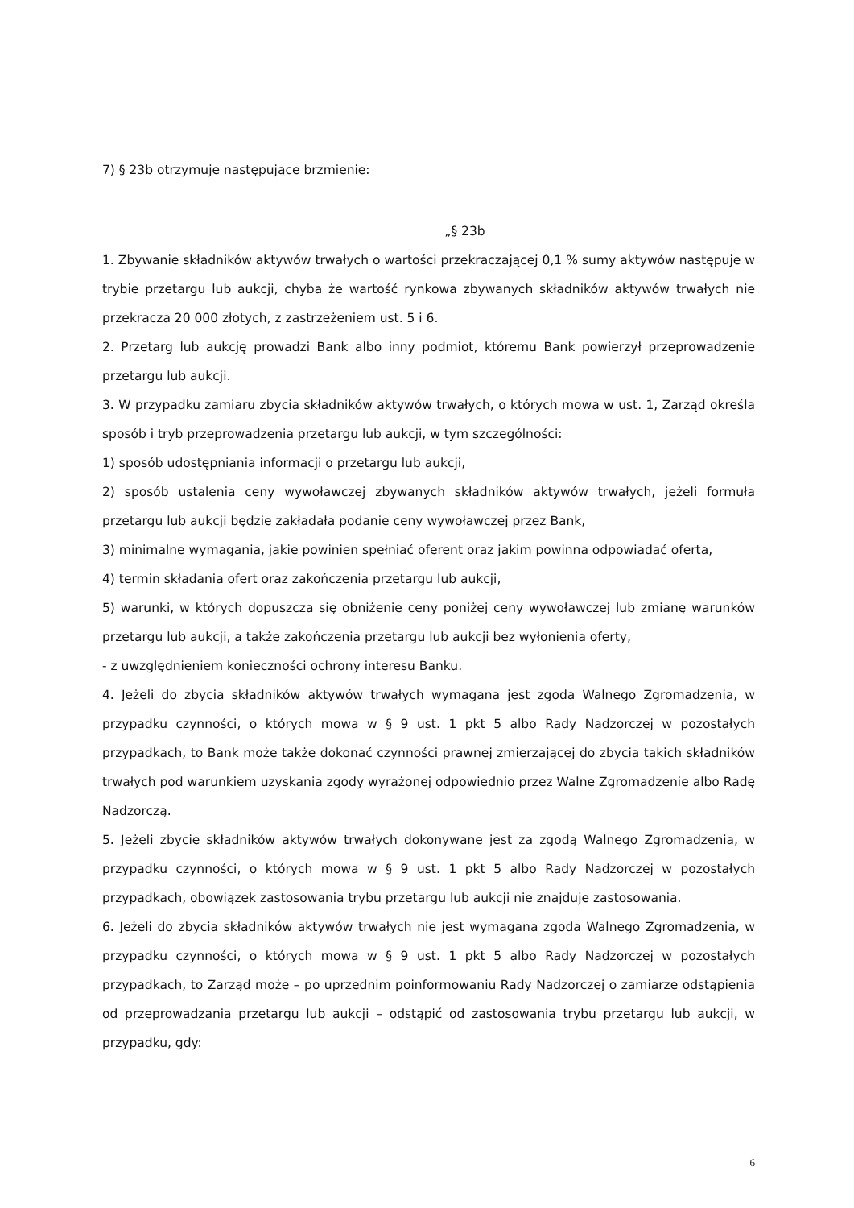7) § 23b otrzymuje następujące brzmienie:
„§ 23b
1. Zbywanie składników aktywów trwałych o wartości przekraczającej 0,1 % sumy aktywów następuje w trybie przetargu lub aukcji, chyba że wartość rynkowa zbywanych składników aktywów trwałych nie przekracza 20 000 złotych, z zastrzeżeniem ust. 5 i 6.
2. Przetarg lub aukcję prowadzi Bank albo inny podmiot, któremu Bank powierzył przeprowadzenie przetargu lub aukcji.
3. W przypadku zamiaru zbycia składników aktywów trwałych, o których mowa w ust. 1, Zarząd określa sposób i tryb przeprowadzenia przetargu lub aukcji, w tym szczególności:
1) sposób udostępniania informacji o przetargu lub aukcji,
2) sposób ustalenia ceny wywoławczej zbywanych składników aktywów trwałych, jeżeli formuła przetargu lub aukcji będzie zakładała podanie ceny wywoławczej przez Bank,
3) minimalne wymagania, jakie powinien spełniać oferent oraz jakim powinna odpowiadać oferta,
4) termin składania ofert oraz zakończenia przetargu lub aukcji,
5) warunki, w których dopuszcza się obniżenie ceny poniżej ceny wywoławczej lub zmianę warunków przetargu lub aukcji, a także zakończenia przetargu lub aukcji bez wyłonienia oferty,
- z uwzględnieniem konieczności ochrony interesu Banku.
4. Jeżeli do zbycia składników aktywów trwałych wymagana jest zgoda Walnego Zgromadzenia, w przypadku czynności, o których mowa w § 9 ust. 1 pkt 5 albo Rady Nadzorczej w pozostałych przypadkach, to Bank może także dokonać czynności prawnej zmierzającej do zbycia takich składników trwałych pod warunkiem uzyskania zgody wyrażonej odpowiednio przez Walne Zgromadzenie albo Radę Nadzorczą.
5. Jeżeli zbycie składników aktywów trwałych dokonywane jest za zgodą Walnego Zgromadzenia, w przypadku czynności, o których mowa w § 9 ust. 1 pkt 5 albo Rady Nadzorczej w pozostałych przypadkach, obowiązek zastosowania trybu przetargu lub aukcji nie znajduje zastosowania.
6. Jeżeli do zbycia składników aktywów trwałych nie jest wymagana zgoda Walnego Zgromadzenia, w przypadku czynności, o których mowa w § 9 ust. 1 pkt 5 albo Rady Nadzorczej w pozostałych przypadkach, to Zarząd może – po uprzednim poinformowaniu Rady Nadzorczej o zamiarze odstąpienia od przeprowadzania przetargu lub aukcji – odstąpić od zastosowania trybu przetargu lub aukcji, w przypadku, gdy:
6